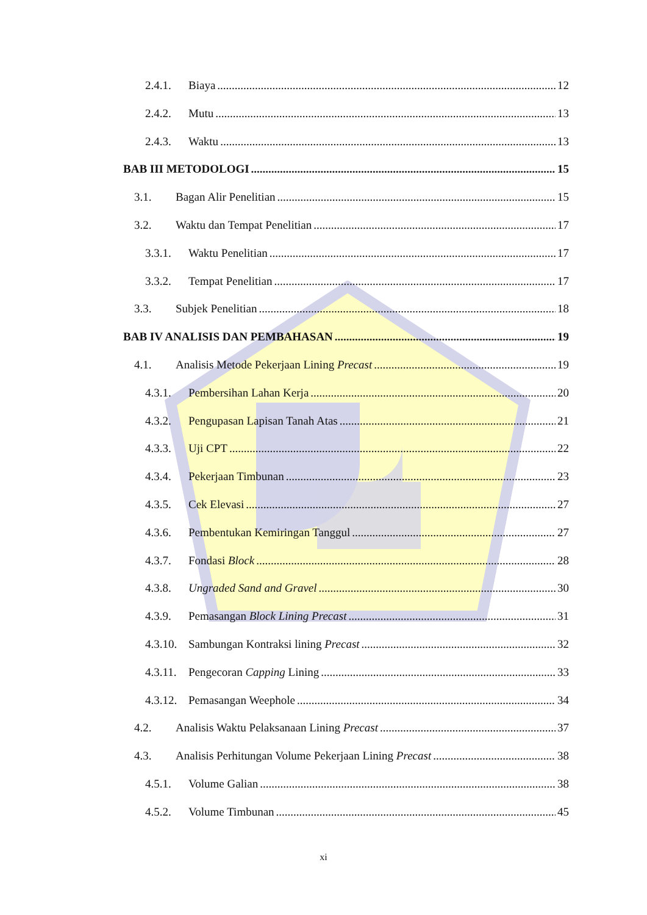2.4.1. Biaya 12
2.4.2. Mutu 13
2.4.3. Waktu 13
BAB III METODOLOGI 15
3.1. Bagan Alir Penelitian 15
3.2. Waktu dan Tempat Penelitian 17
3.3.1. Waktu Penelitian 17
3.3.2. Tempat Penelitian 17
3.3. Subjek Penelitian 18
BAB IV ANALISIS DAN PEMBAHASAN 19
4.1. Analisis Metode Pekerjaan Lining Precast 19
4.3.1. Pembersihan Lahan Kerja 20
4.3.2. Pengupasan Lapisan Tanah Atas 21
4.3.3. Uji CPT 22
4.3.4. Pekerjaan Timbunan 23
4.3.5. Cek Elevasi 27
4.3.6. Pembentukan Kemiringan Tanggul 27
4.3.7. Fondasi Block 28
4.3.8. Ungraded Sand and Gravel 30
4.3.9. Pemasangan Block Lining Precast 31
4.3.10. Sambungan Kontraksi lining Precast 32
4.3.11. Pengecoran Capping Lining 33
4.3.12. Pemasangan Weephole 34
4.2. Analisis Waktu Pelaksanaan Lining Precast 37
4.3. Analisis Perhitungan Volume Pekerjaan Lining Precast 38
4.5.1. Volume Galian 38
4.5.2. Volume Timbunan 45
xi